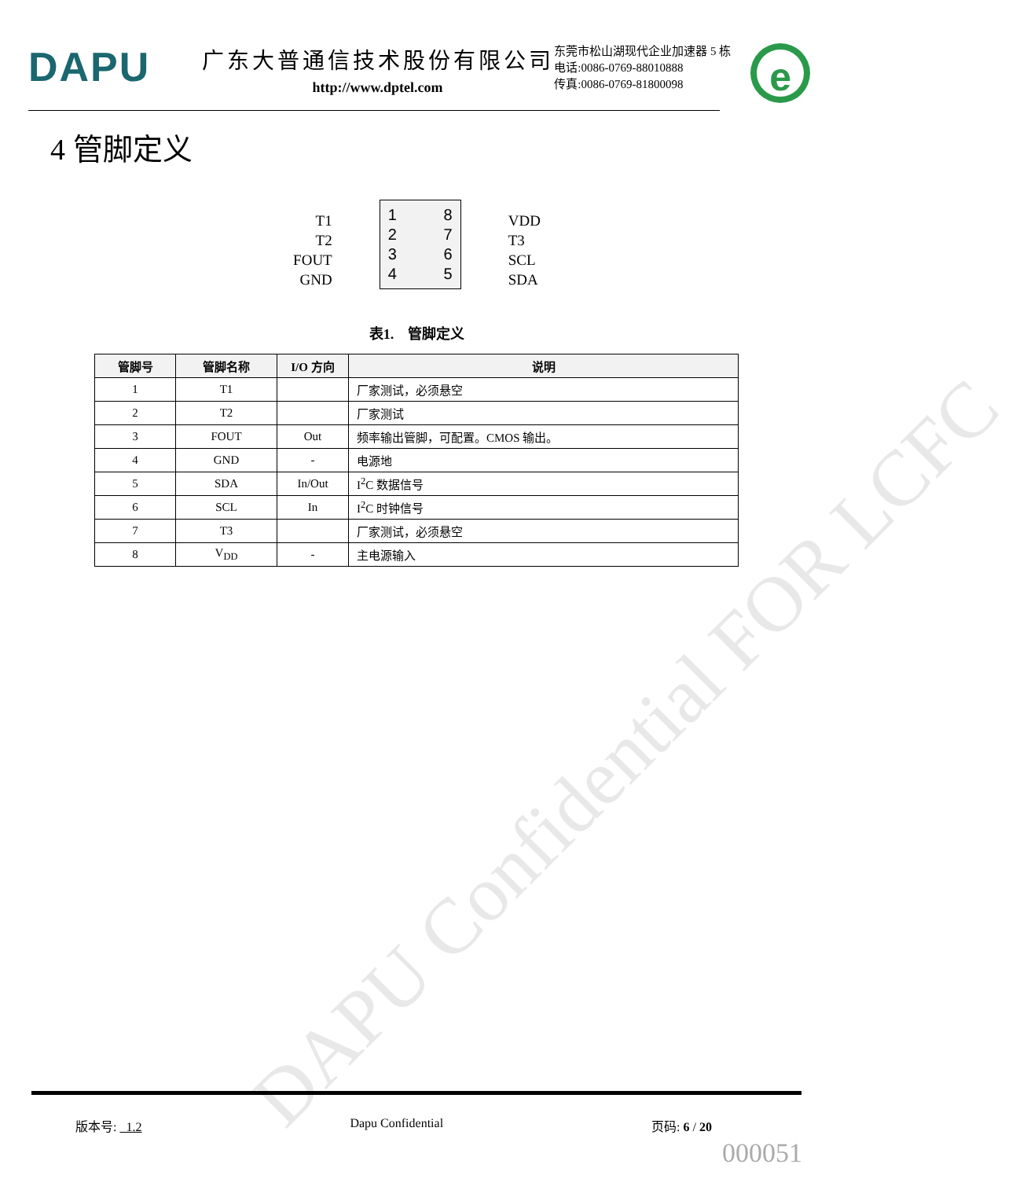DAPU
广东大普通信技术股份有限公司
http://www.dptel.com
东莞市松山湖现代企业加速器 5 栋
电话:0086-0769-88010888
传真:0086-0769-81800098
e
4 管脚定义
T1
T2
FOUT
GND
1
2
3
4
8
7
6
5
VDD
T3
SCL
SDA
表1. 管脚定义
| 管脚号 | 管脚名称 | I/O 方向 | 说明 |
| --- | --- | --- | --- |
| 1 | T1 | | 厂家测试，必须悬空 |
| 2 | T2 | | 厂家测试 |
| 3 | FOUT | Out | 频率输出管脚，可配置。CMOS 输出。 |
| 4 | GND | - | 电源地 |
| 5 | SDA | In/Out | I<sup>2</sup>C 数据信号 |
| 6 | SCL | In | I<sup>2</sup>C 时钟信号 |
| 7 | T3 | | 厂家测试，必须悬空 |
| 8 | V<sub>DD</sub> | - | 主电源输入 |
DAPU Confidential FOR LCFC
版本号: 1.2 Dapu Confidential 页码: 6 / 20
000051